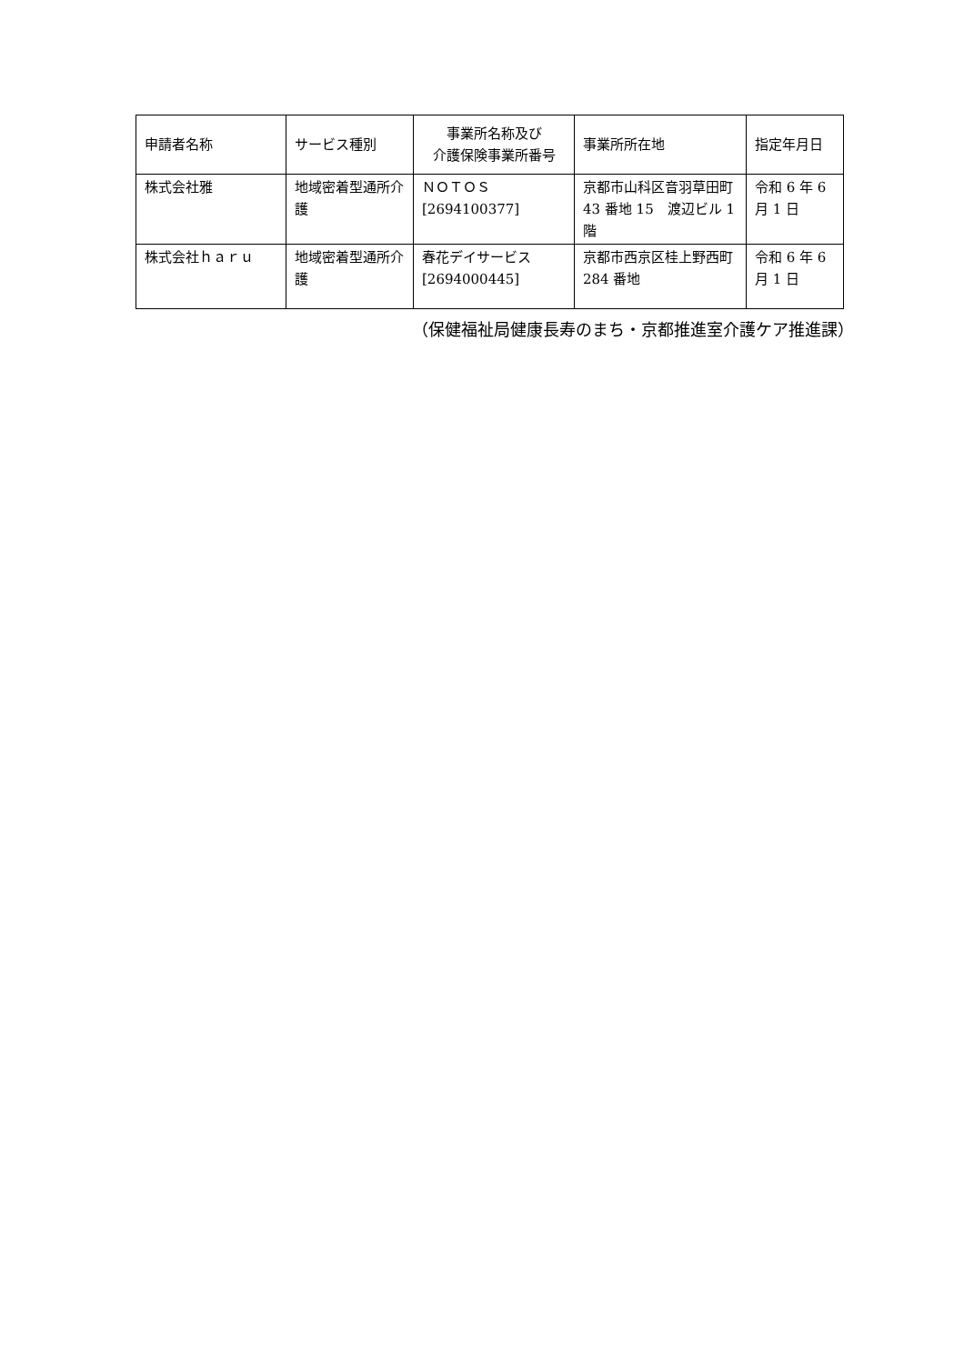| 申請者名称 | サービス種別 | 事業所名称及び 介護保険事業所番号 | 事業所所在地 | 指定年月日 |
| --- | --- | --- | --- | --- |
| 株式会社雅 | 地域密着型通所介護 | ＮＯＴＯＳ [2694100377] | 京都市山科区音羽草田町 43 番地 15 渡辺ビル 1 階 | 令和 6 年 6 月 1 日 |
| 株式会社ｈａｒｕ | 地域密着型通所介護 | 春花デイサービス [2694000445] | 京都市西京区桂上野西町 284 番地 | 令和 6 年 6 月 1 日 |
（保健福祉局健康長寿のまち・京都推進室介護ケア推進課）